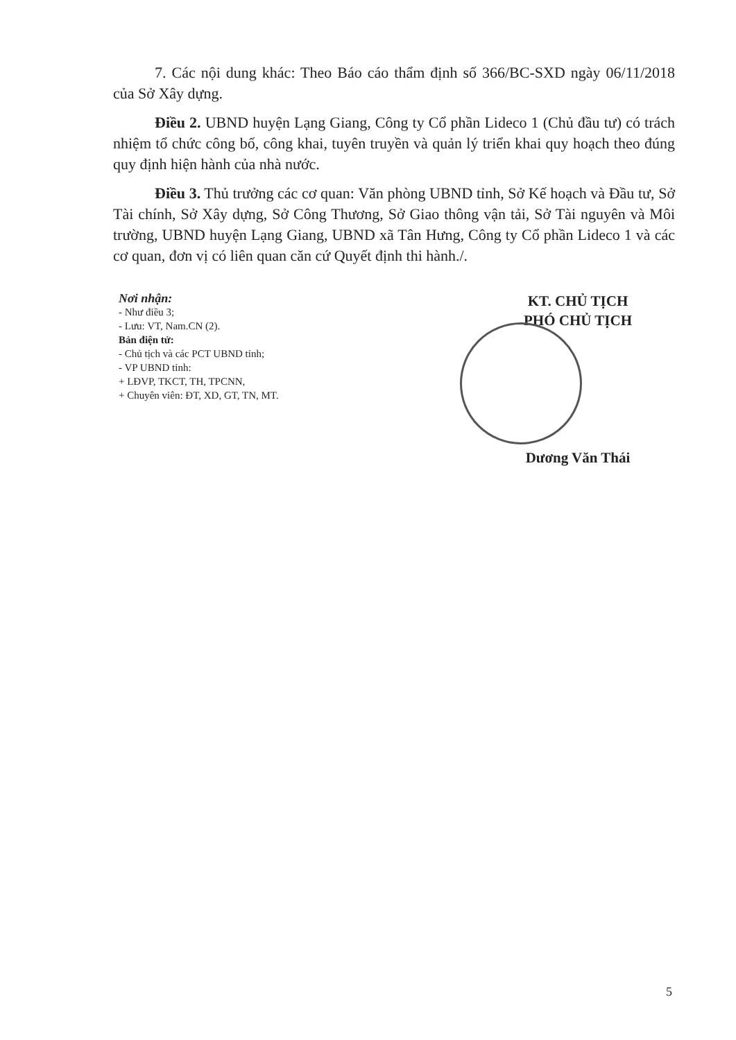7. Các nội dung khác: Theo Báo cáo thẩm định số 366/BC-SXD ngày 06/11/2018 của Sở Xây dựng.
Điều 2. UBND huyện Lạng Giang, Công ty Cổ phần Lideco 1 (Chủ đầu tư) có trách nhiệm tổ chức công bố, công khai, tuyên truyền và quản lý triển khai quy hoạch theo đúng quy định hiện hành của nhà nước.
Điều 3. Thủ trưởng các cơ quan: Văn phòng UBND tỉnh, Sở Kế hoạch và Đầu tư, Sở Tài chính, Sở Xây dựng, Sở Công Thương, Sở Giao thông vận tải, Sở Tài nguyên và Môi trường, UBND huyện Lạng Giang, UBND xã Tân Hưng, Công ty Cổ phần Lideco 1 và các cơ quan, đơn vị có liên quan căn cứ Quyết định thi hành./.
Nơi nhận:
- Như điều 3;
- Lưu: VT, Nam.CN (2).
Bản điện tử:
- Chủ tịch và các PCT UBND tỉnh;
- VP UBND tỉnh:
+ LĐVP, TKCT, TH, TPCNN,
+ Chuyên viên: ĐT, XD, GT, TN, MT.
KT. CHỦ TỊCH
PHÓ CHỦ TỊCH
Dương Văn Thái
5